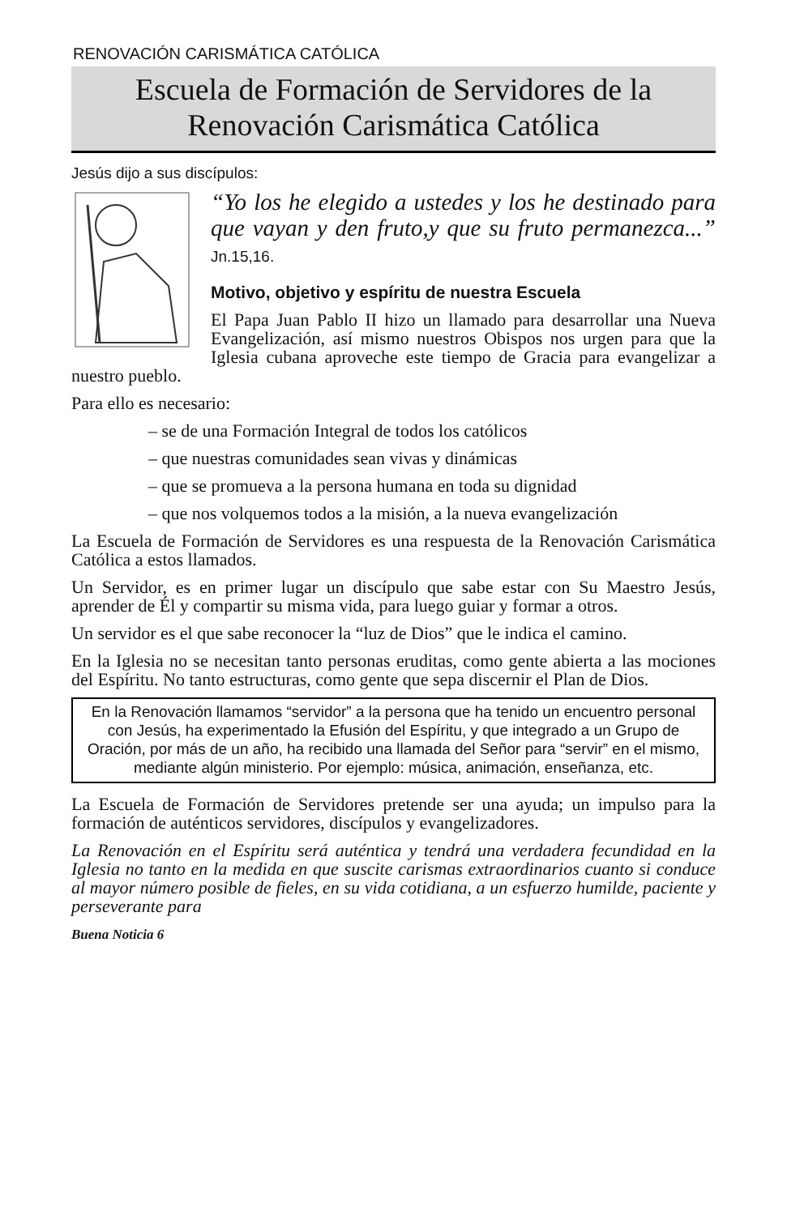RENOVACIÓN CARISMÁTICA CATÓLICA
Escuela de Formación de Servidores de la Renovación Carismática Católica
Jesús dijo a sus discípulos:
“Yo los he elegido a ustedes y los he destinado para que vayan y den fruto,y que su fruto permanezca...” Jn.15,16.
Motivo, objetivo y espíritu de nuestra Escuela
El Papa Juan Pablo II hizo un llamado para desarrollar una Nueva Evangelización, así mismo nuestros Obispos nos urgen para que la Iglesia cubana aproveche este tiempo de Gracia para evangelizar a nuestro pueblo.
Para ello es necesario:
– se de una Formación Integral de todos los católicos
– que nuestras comunidades sean vivas y dinámicas
– que se promueva a la persona humana en toda su dignidad
– que nos volquemos todos a la misión, a la nueva evangelización
La Escuela de Formación de Servidores es una respuesta de la Renovación Carismática Católica a estos llamados.
Un Servidor, es en primer lugar un discípulo que sabe estar con Su Maestro Jesús, aprender de Él y compartir su misma vida, para luego guiar y formar a otros.
Un servidor es el que sabe reconocer la “luz de Dios” que le indica el camino.
En la Iglesia no se necesitan tanto personas eruditas, como gente abierta a las mociones del Espíritu. No tanto estructuras, como gente que sepa discernir el Plan de Dios.
En la Renovación llamamos “servidor” a la persona que ha tenido un encuentro personal con Jesús, ha experimentado la Efusión del Espíritu, y que integrado a un Grupo de Oración, por más de un año, ha recibido una llamada del Señor para “servir” en el mismo, mediante algún ministerio. Por ejemplo: música, animación, enseñanza, etc.
La Escuela de Formación de Servidores pretende ser una ayuda; un impulso para la formación de auténticos servidores, discípulos y evangelizadores.
La Renovación en el Espíritu será auténtica y tendrá una verdadera fecundidad en la Iglesia no tanto en la medida en que suscite carismas extraordinarios cuanto si conduce al mayor número posible de fieles, en su vida cotidiana, a un esfuerzo humilde, paciente y perseverante para
Buena Noticia 6